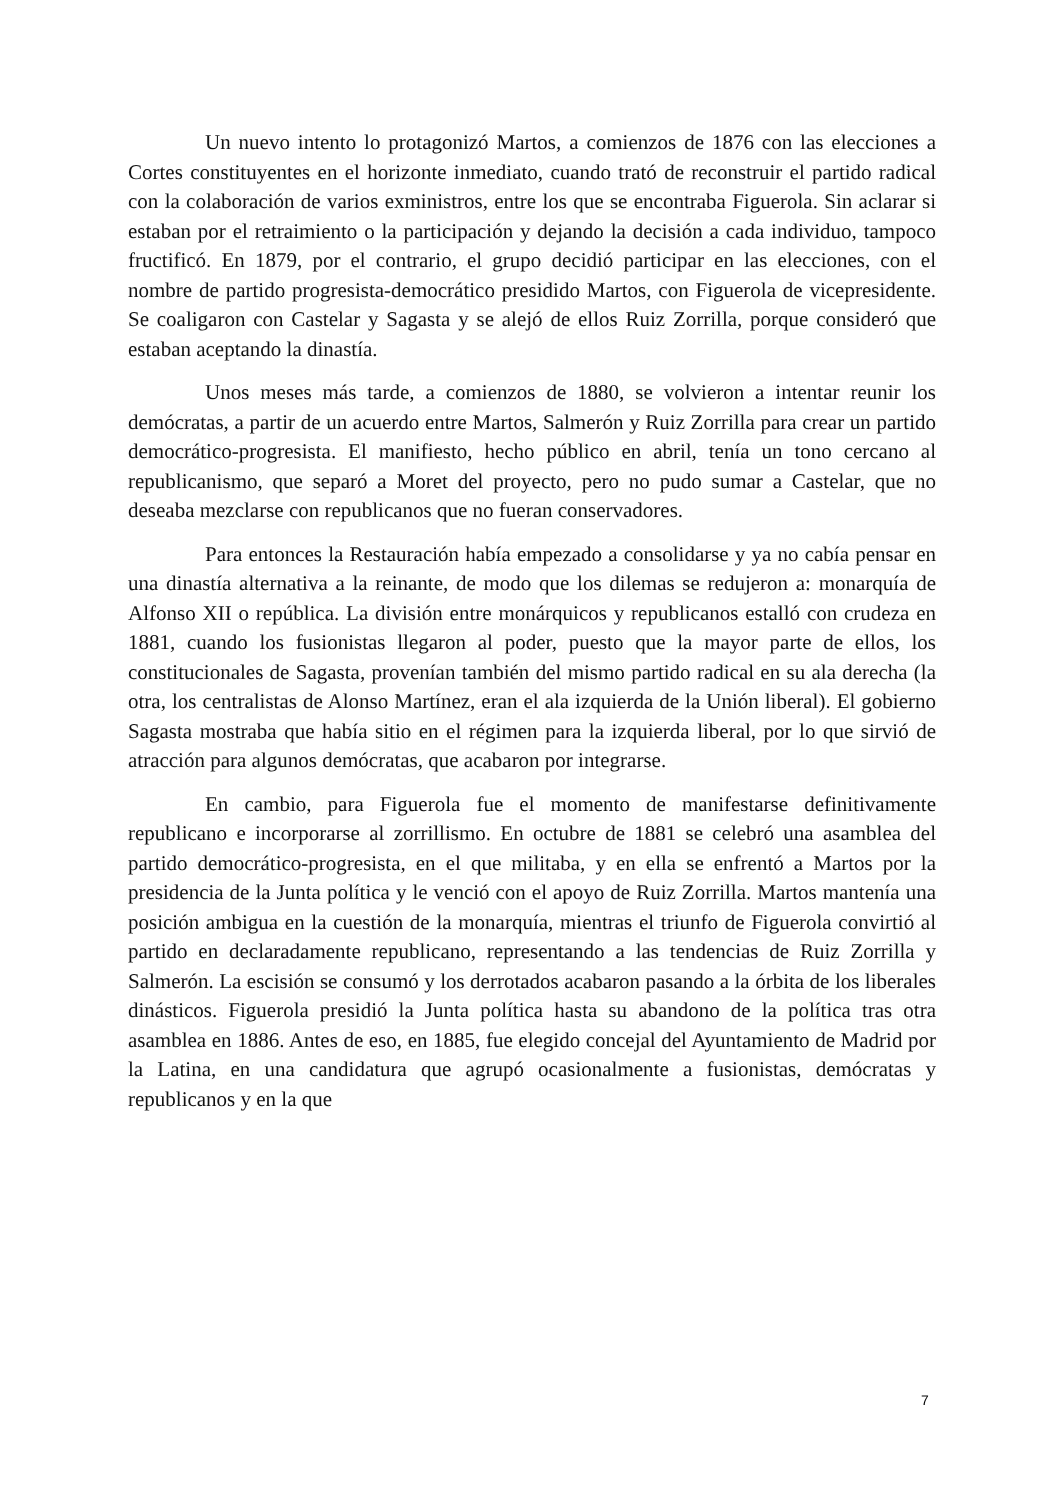Un nuevo intento lo protagonizó Martos, a comienzos de 1876 con las elecciones a Cortes constituyentes en el horizonte inmediato, cuando trató de reconstruir el partido radical con la colaboración de varios exministros, entre los que se encontraba Figuerola. Sin aclarar si estaban por el retraimiento o la participación y dejando la decisión a cada individuo, tampoco fructificó. En 1879, por el contrario, el grupo decidió participar en las elecciones, con el nombre de partido progresista-democrático presidido Martos, con Figuerola de vicepresidente. Se coaligaron con Castelar y Sagasta y se alejó de ellos Ruiz Zorrilla, porque consideró que estaban aceptando la dinastía.
Unos meses más tarde, a comienzos de 1880, se volvieron a intentar reunir los demócratas, a partir de un acuerdo entre Martos, Salmerón y Ruiz Zorrilla para crear un partido democrático-progresista. El manifiesto, hecho público en abril, tenía un tono cercano al republicanismo, que separó a Moret del proyecto, pero no pudo sumar a Castelar, que no deseaba mezclarse con republicanos que no fueran conservadores.
Para entonces la Restauración había empezado a consolidarse y ya no cabía pensar en una dinastía alternativa a la reinante, de modo que los dilemas se redujeron a: monarquía de Alfonso XII o república. La división entre monárquicos y republicanos estalló con crudeza en 1881, cuando los fusionistas llegaron al poder, puesto que la mayor parte de ellos, los constitucionales de Sagasta, provenían también del mismo partido radical en su ala derecha (la otra, los centralistas de Alonso Martínez, eran el ala izquierda de la Unión liberal). El gobierno Sagasta mostraba que había sitio en el régimen para la izquierda liberal, por lo que sirvió de atracción para algunos demócratas, que acabaron por integrarse.
En cambio, para Figuerola fue el momento de manifestarse definitivamente republicano e incorporarse al zorrillismo. En octubre de 1881 se celebró una asamblea del partido democrático-progresista, en el que militaba, y en ella se enfrentó a Martos por la presidencia de la Junta política y le venció con el apoyo de Ruiz Zorrilla. Martos mantenía una posición ambigua en la cuestión de la monarquía, mientras el triunfo de Figuerola convirtió al partido en declaradamente republicano, representando a las tendencias de Ruiz Zorrilla y Salmerón. La escisión se consumó y los derrotados acabaron pasando a la órbita de los liberales dinásticos. Figuerola presidió la Junta política hasta su abandono de la política tras otra asamblea en 1886. Antes de eso, en 1885, fue elegido concejal del Ayuntamiento de Madrid por la Latina, en una candidatura que agrupó ocasionalmente a fusionistas, demócratas y republicanos y en la que
7